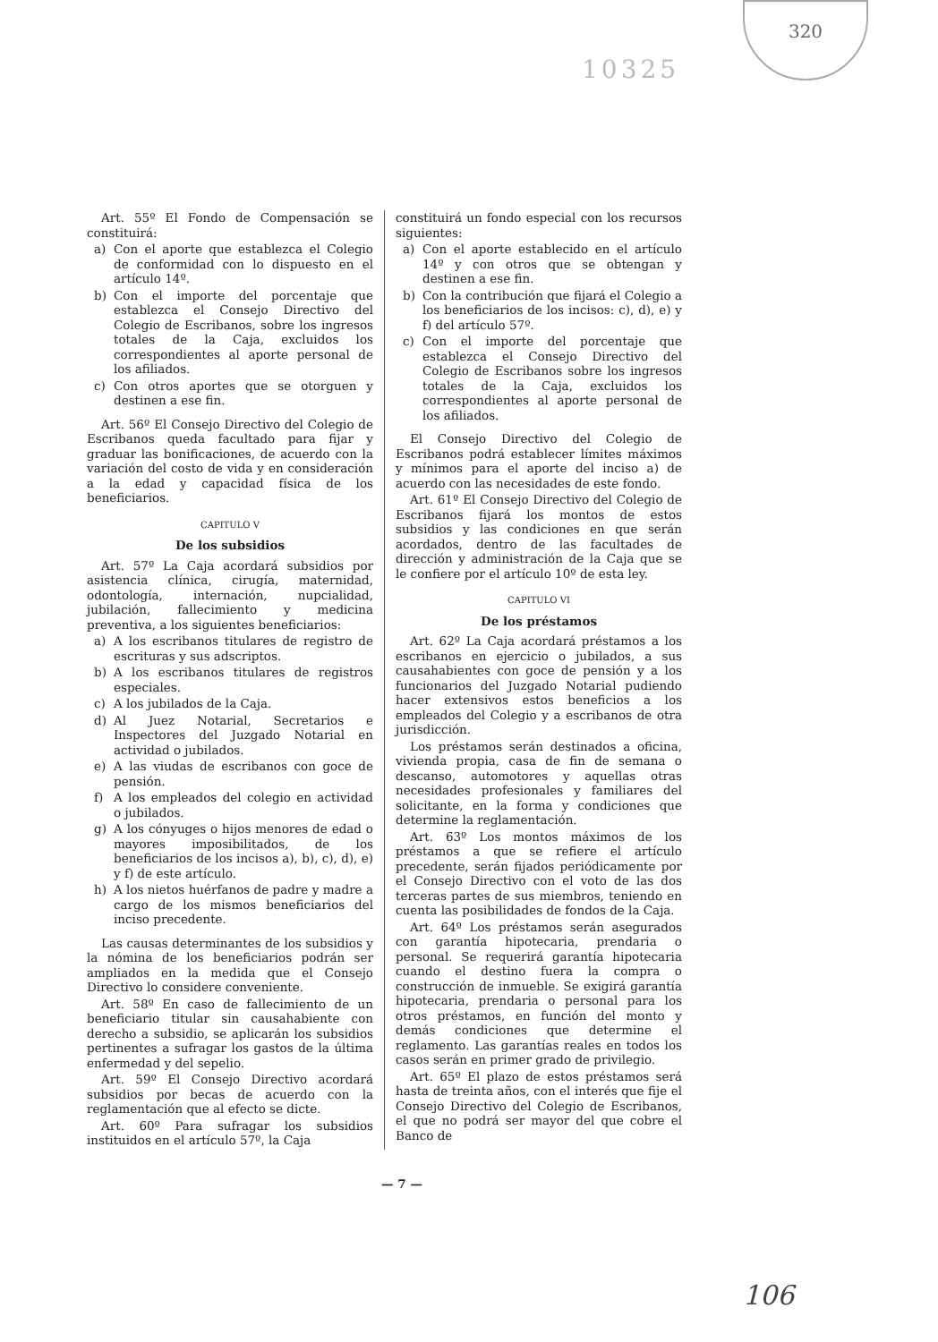320
10325
Art. 55º El Fondo de Compensación se constituirá:
a) Con el aporte que establezca el Colegio de conformidad con lo dispuesto en el artículo 14º.
b) Con el importe del porcentaje que establezca el Consejo Directivo del Colegio de Escribanos, sobre los ingresos totales de la Caja, excluidos los correspondientes al aporte personal de los afiliados.
c) Con otros aportes que se otorguen y destinen a ese fin.
Art. 56º El Consejo Directivo del Colegio de Escribanos queda facultado para fijar y graduar las bonificaciones, de acuerdo con la variación del costo de vida y en consideración a la edad y capacidad física de los beneficiarios.
CAPITULO V
De los subsidios
Art. 57º La Caja acordará subsidios por asistencia clínica, cirugía, maternidad, odontología, internación, nupcialidad, jubilación, fallecimiento y medicina preventiva, a los siguientes beneficiarios:
a) A los escribanos titulares de registro de escrituras y sus adscriptos.
b) A los escribanos titulares de registros especiales.
c) A los jubilados de la Caja.
d) Al Juez Notarial, Secretarios e Inspectores del Juzgado Notarial en actividad o jubilados.
e) A las viudas de escribanos con goce de pensión.
f) A los empleados del colegio en actividad o jubilados.
g) A los cónyuges o hijos menores de edad o mayores imposibilitados, de los beneficiarios de los incisos a), b), c), d), e) y f) de este artículo.
h) A los nietos huérfanos de padre y madre a cargo de los mismos beneficiarios del inciso precedente.
Las causas determinantes de los subsidios y la nómina de los beneficiarios podrán ser ampliados en la medida que el Consejo Directivo lo considere conveniente.
Art. 58º En caso de fallecimiento de un beneficiario titular sin causahabiente con derecho a subsidio, se aplicarán los subsidios pertinentes a sufragar los gastos de la última enfermedad y del sepelio.
Art. 59º El Consejo Directivo acordará subsidios por becas de acuerdo con la reglamentación que al efecto se dicte.
Art. 60º Para sufragar los subsidios instituidos en el artículo 57º, la Caja
constituirá un fondo especial con los recursos siguientes:
a) Con el aporte establecido en el artículo 14º y con otros que se obtengan y destinen a ese fin.
b) Con la contribución que fijará el Colegio a los beneficiarios de los incisos: c), d), e) y f) del artículo 57º.
c) Con el importe del porcentaje que establezca el Consejo Directivo del Colegio de Escribanos sobre los ingresos totales de la Caja, excluidos los correspondientes al aporte personal de los afiliados.
El Consejo Directivo del Colegio de Escribanos podrá establecer límites máximos y mínimos para el aporte del inciso a) de acuerdo con las necesidades de este fondo.
Art. 61º El Consejo Directivo del Colegio de Escribanos fijará los montos de estos subsidios y las condiciones en que serán acordados, dentro de las facultades de dirección y administración de la Caja que se le confiere por el artículo 10º de esta ley.
CAPITULO VI
De los préstamos
Art. 62º La Caja acordará préstamos a los escribanos en ejercicio o jubilados, a sus causahabientes con goce de pensión y a los funcionarios del Juzgado Notarial pudiendo hacer extensivos estos beneficios a los empleados del Colegio y a escribanos de otra jurisdicción.
Los préstamos serán destinados a oficina, vivienda propia, casa de fin de semana o descanso, automotores y aquellas otras necesidades profesionales y familiares del solicitante, en la forma y condiciones que determine la reglamentación.
Art. 63º Los montos máximos de los préstamos a que se refiere el artículo precedente, serán fijados periódicamente por el Consejo Directivo con el voto de las dos terceras partes de sus miembros, teniendo en cuenta las posibilidades de fondos de la Caja.
Art. 64º Los préstamos serán asegurados con garantía hipotecaria, prendaria o personal. Se requerirá garantía hipotecaria cuando el destino fuera la compra o construcción de inmueble. Se exigirá garantía hipotecaria, prendaria o personal para los otros préstamos, en función del monto y demás condiciones que determine el reglamento. Las garantías reales en todos los casos serán en primer grado de privilegio.
Art. 65º El plazo de estos préstamos será hasta de treinta años, con el interés que fije el Consejo Directivo del Colegio de Escribanos, el que no podrá ser mayor del que cobre el Banco de
— 7 —
106